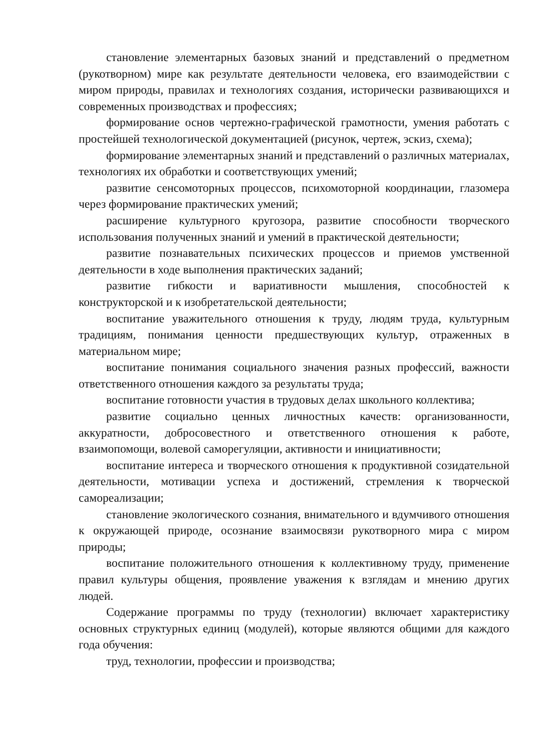становление элементарных базовых знаний и представлений о предметном (рукотворном) мире как результате деятельности человека, его взаимодействии с миром природы, правилах и технологиях создания, исторически развивающихся и современных производствах и профессиях;
формирование основ чертежно-графической грамотности, умения работать с простейшей технологической документацией (рисунок, чертеж, эскиз, схема);
формирование элементарных знаний и представлений о различных материалах, технологиях их обработки и соответствующих умений;
развитие сенсомоторных процессов, психомоторной координации, глазомера через формирование практических умений;
расширение культурного кругозора, развитие способности творческого использования полученных знаний и умений в практической деятельности;
развитие познавательных психических процессов и приемов умственной деятельности в ходе выполнения практических заданий;
развитие гибкости и вариативности мышления, способностей к конструкторской и к изобретательской деятельности;
воспитание уважительного отношения к труду, людям труда, культурным традициям, понимания ценности предшествующих культур, отраженных в материальном мире;
воспитание понимания социального значения разных профессий, важности ответственного отношения каждого за результаты труда;
воспитание готовности участия в трудовых делах школьного коллектива;
развитие социально ценных личностных качеств: организованности, аккуратности, добросовестного и ответственного отношения к работе, взаимопомощи, волевой саморегуляции, активности и инициативности;
воспитание интереса и творческого отношения к продуктивной созидательной деятельности, мотивации успеха и достижений, стремления к творческой самореализации;
становление экологического сознания, внимательного и вдумчивого отношения к окружающей природе, осознание взаимосвязи рукотворного мира с миром природы;
воспитание положительного отношения к коллективному труду, применение правил культуры общения, проявление уважения к взглядам и мнению других людей.
Содержание программы по труду (технологии) включает характеристику основных структурных единиц (модулей), которые являются общими для каждого года обучения:
труд, технологии, профессии и производства;